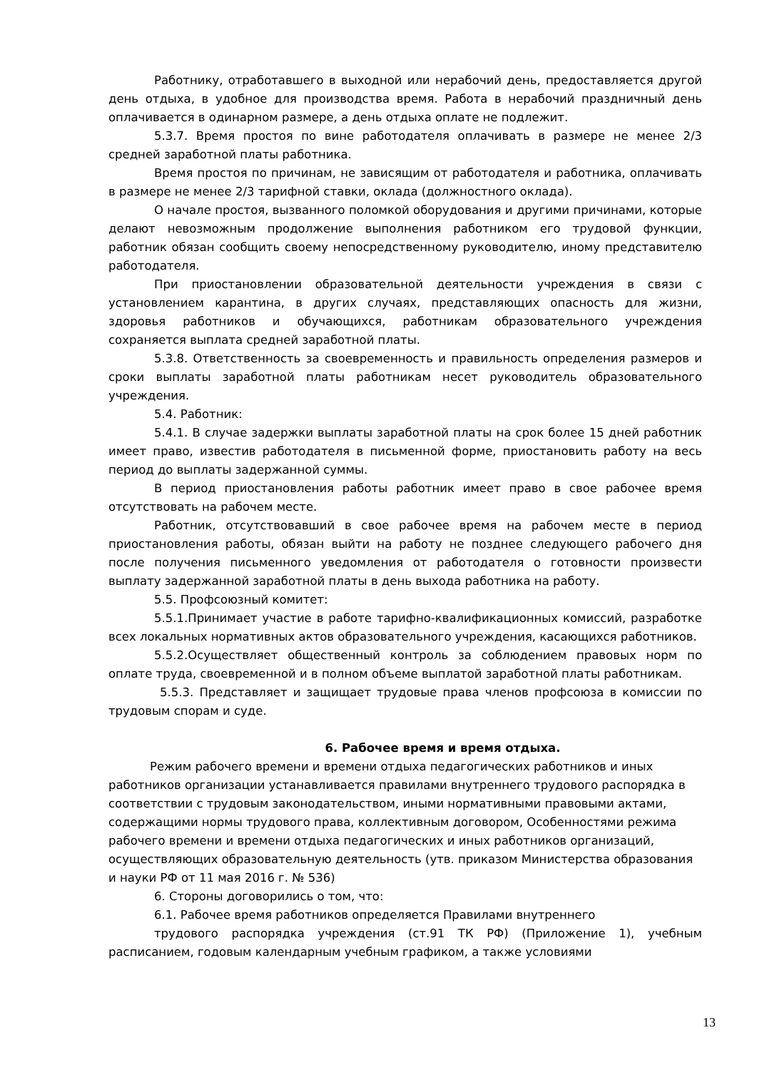Работнику, отработавшего в выходной или нерабочий день, предоставляется другой день отдыха, в удобное для производства время. Работа в нерабочий праздничный день оплачивается в одинарном размере, а день отдыха оплате не подлежит.
5.3.7. Время простоя по вине работодателя оплачивать в размере не менее 2/3 средней заработной платы работника.
Время простоя по причинам, не зависящим от работодателя и работника, оплачивать в размере не менее 2/3 тарифной ставки, оклада (должностного оклада).
О начале простоя, вызванного поломкой оборудования и другими причинами, которые делают невозможным продолжение выполнения работником его трудовой функции, работник обязан сообщить своему непосредственному руководителю, иному представителю работодателя.
При приостановлении образовательной деятельности учреждения в связи с установлением карантина, в других случаях, представляющих опасность для жизни, здоровья работников и обучающихся, работникам образовательного учреждения сохраняется выплата средней заработной платы.
5.3.8. Ответственность за своевременность и правильность определения размеров и сроки выплаты заработной платы работникам несет руководитель образовательного учреждения.
5.4. Работник:
5.4.1. В случае задержки выплаты заработной платы на срок более 15 дней работник имеет право, известив работодателя в письменной форме, приостановить работу на весь период до выплаты задержанной суммы.
В период приостановления работы работник имеет право в свое рабочее время отсутствовать на рабочем месте.
Работник, отсутствовавший в свое рабочее время на рабочем месте в период приостановления работы, обязан выйти на работу не позднее следующего рабочего дня после получения письменного уведомления от работодателя о готовности произвести выплату задержанной заработной платы в день выхода работника на работу.
5.5. Профсоюзный комитет:
5.5.1.Принимает участие в работе тарифно-квалификационных комиссий, разработке всех локальных нормативных актов образовательного учреждения, касающихся работников.
5.5.2.Осуществляет общественный контроль за соблюдением правовых норм по оплате труда, своевременной и в полном объеме выплатой заработной платы работникам.
5.5.3. Представляет и защищает трудовые права членов профсоюза в комиссии по трудовым спорам и суде.
6. Рабочее время и время отдыха.
Режим рабочего времени и времени отдыха педагогических работников и иных работников организации устанавливается правилами внутреннего трудового распорядка в соответствии с трудовым законодательством, иными нормативными правовыми актами, содержащими нормы трудового права, коллективным договором, Особенностями режима рабочего времени и времени отдыха педагогических и иных работников организаций, осуществляющих образовательную деятельность (утв. приказом Министерства образования и науки РФ от 11 мая 2016 г. № 536)
6. Стороны договорились о том, что:
6.1. Рабочее время работников определяется Правилами внутреннего
трудового распорядка учреждения (ст.91 ТК РФ) (Приложение 1), учебным расписанием, годовым календарным учебным графиком, а также условиями
13